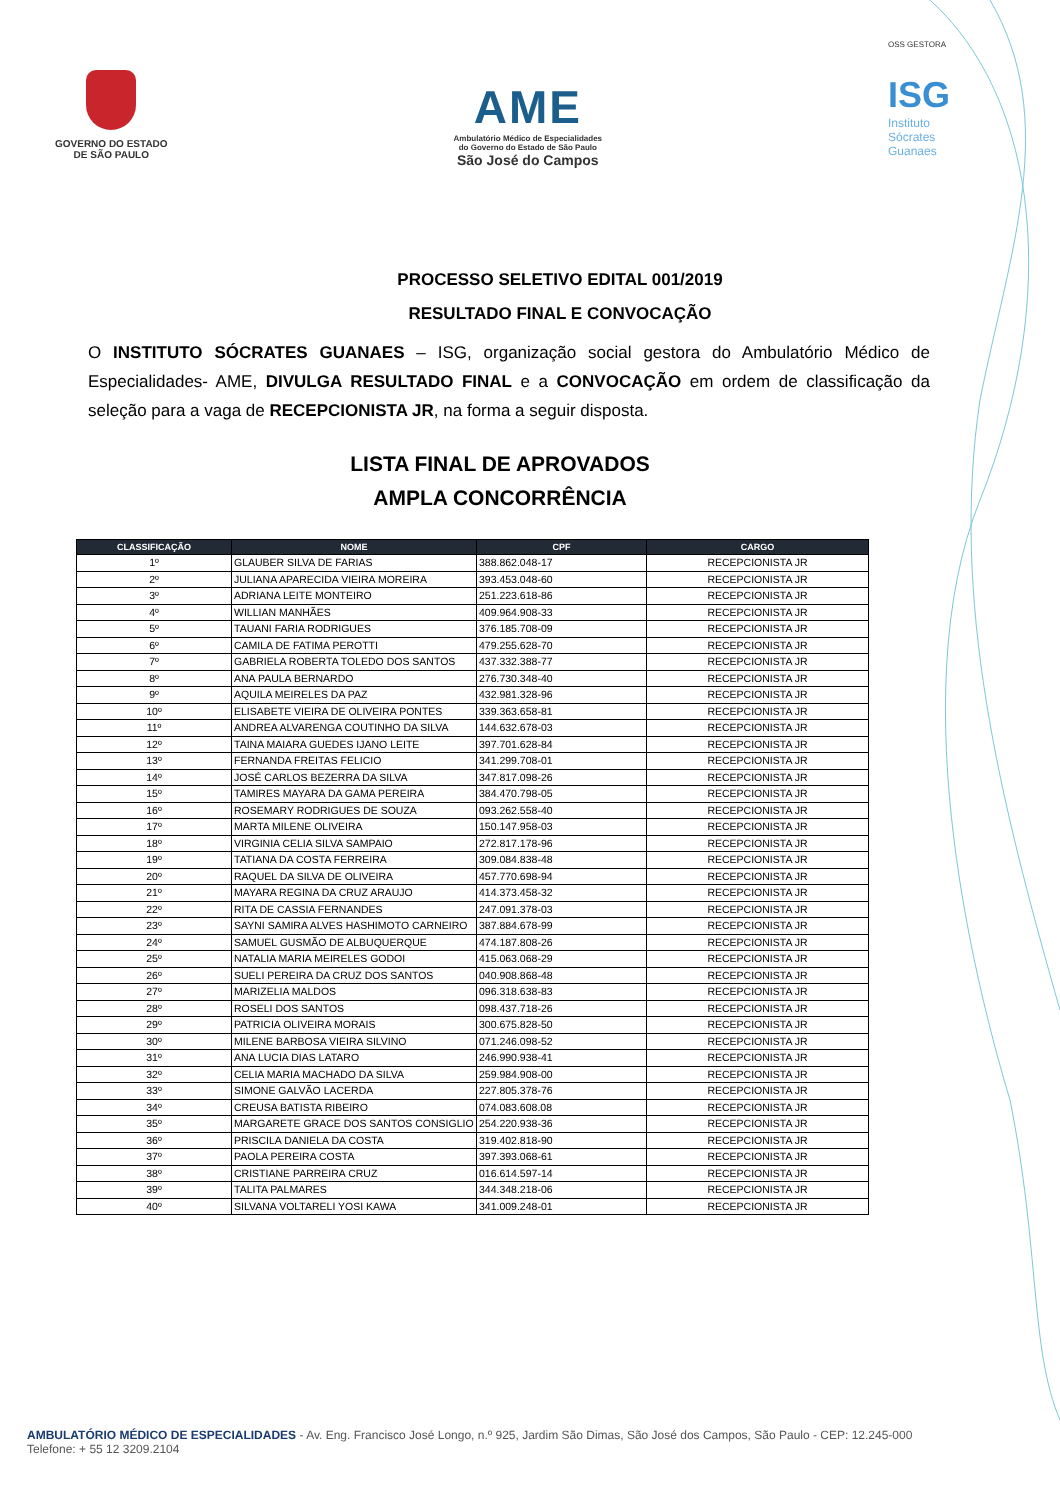GOVERNO DO ESTADO
DE SÃO PAULO
AME
Ambulatório Médico de Especialidades
do Governo do Estado de São Paulo
São José do Campos
OSS GESTORA
ISG
Instituto
Sócrates
Guanaes
PROCESSO SELETIVO EDITAL 001/2019
RESULTADO FINAL E CONVOCAÇÃO
O INSTITUTO SÓCRATES GUANAES – ISG, organização social gestora do Ambulatório Médico de Especialidades- AME, DIVULGA RESULTADO FINAL e a CONVOCAÇÃO em ordem de classificação da seleção para a vaga de RECEPCIONISTA JR, na forma a seguir disposta.
LISTA FINAL DE APROVADOS
AMPLA CONCORRÊNCIA
| CLASSIFICAÇÃO | NOME | CPF | CARGO |
| --- | --- | --- | --- |
| 1º | GLAUBER SILVA DE FARIAS | 388.862.048-17 | RECEPCIONISTA JR |
| 2º | JULIANA APARECIDA VIEIRA MOREIRA | 393.453.048-60 | RECEPCIONISTA JR |
| 3º | ADRIANA LEITE MONTEIRO | 251.223.618-86 | RECEPCIONISTA JR |
| 4º | WILLIAN MANHÃES | 409.964.908-33 | RECEPCIONISTA JR |
| 5º | TAUANI FARIA RODRIGUES | 376.185.708-09 | RECEPCIONISTA JR |
| 6º | CAMILA DE FATIMA PEROTTI | 479.255.628-70 | RECEPCIONISTA JR |
| 7º | GABRIELA ROBERTA TOLEDO DOS SANTOS | 437.332.388-77 | RECEPCIONISTA JR |
| 8º | ANA PAULA BERNARDO | 276.730.348-40 | RECEPCIONISTA JR |
| 9º | AQUILA MEIRELES DA PAZ | 432.981.328-96 | RECEPCIONISTA JR |
| 10º | ELISABETE VIEIRA DE OLIVEIRA PONTES | 339.363.658-81 | RECEPCIONISTA JR |
| 11º | ANDREA ALVARENGA COUTINHO DA SILVA | 144.632.678-03 | RECEPCIONISTA JR |
| 12º | TAINA MAIARA GUEDES IJANO LEITE | 397.701.628-84 | RECEPCIONISTA JR |
| 13º | FERNANDA FREITAS FELICIO | 341.299.708-01 | RECEPCIONISTA JR |
| 14º | JOSÉ CARLOS BEZERRA DA SILVA | 347.817.098-26 | RECEPCIONISTA JR |
| 15º | TAMIRES MAYARA DA GAMA PEREIRA | 384.470.798-05 | RECEPCIONISTA JR |
| 16º | ROSEMARY RODRIGUES DE SOUZA | 093.262.558-40 | RECEPCIONISTA JR |
| 17º | MARTA MILENE OLIVEIRA | 150.147.958-03 | RECEPCIONISTA JR |
| 18º | VIRGINIA CELIA SILVA SAMPAIO | 272.817.178-96 | RECEPCIONISTA JR |
| 19º | TATIANA DA COSTA FERREIRA | 309.084.838-48 | RECEPCIONISTA JR |
| 20º | RAQUEL DA SILVA DE OLIVEIRA | 457.770.698-94 | RECEPCIONISTA JR |
| 21º | MAYARA REGINA DA CRUZ ARAUJO | 414.373.458-32 | RECEPCIONISTA JR |
| 22º | RITA DE CASSIA FERNANDES | 247.091.378-03 | RECEPCIONISTA JR |
| 23º | SAYNI SAMIRA ALVES HASHIMOTO CARNEIRO | 387.884.678-99 | RECEPCIONISTA JR |
| 24º | SAMUEL GUSMÃO DE ALBUQUERQUE | 474.187.808-26 | RECEPCIONISTA JR |
| 25º | NATALIA MARIA MEIRELES GODOI | 415.063.068-29 | RECEPCIONISTA JR |
| 26º | SUELI PEREIRA DA CRUZ DOS SANTOS | 040.908.868-48 | RECEPCIONISTA JR |
| 27º | MARIZELIA MALDOS | 096.318.638-83 | RECEPCIONISTA JR |
| 28º | ROSELI DOS SANTOS | 098.437.718-26 | RECEPCIONISTA JR |
| 29º | PATRICIA OLIVEIRA MORAIS | 300.675.828-50 | RECEPCIONISTA JR |
| 30º | MILENE BARBOSA VIEIRA SILVINO | 071.246.098-52 | RECEPCIONISTA JR |
| 31º | ANA LUCIA DIAS LATARO | 246.990.938-41 | RECEPCIONISTA JR |
| 32º | CELIA MARIA MACHADO DA SILVA | 259.984.908-00 | RECEPCIONISTA JR |
| 33º | SIMONE GALVÃO LACERDA | 227.805.378-76 | RECEPCIONISTA JR |
| 34º | CREUSA BATISTA RIBEIRO | 074.083.608.08 | RECEPCIONISTA JR |
| 35º | MARGARETE GRACE DOS SANTOS CONSIGLIO | 254.220.938-36 | RECEPCIONISTA JR |
| 36º | PRISCILA DANIELA DA COSTA | 319.402.818-90 | RECEPCIONISTA JR |
| 37º | PAOLA PEREIRA COSTA | 397.393.068-61 | RECEPCIONISTA JR |
| 38º | CRISTIANE PARREIRA CRUZ | 016.614.597-14 | RECEPCIONISTA JR |
| 39º | TALITA PALMARES | 344.348.218-06 | RECEPCIONISTA JR |
| 40º | SILVANA VOLTARELI YOSI KAWA | 341.009.248-01 | RECEPCIONISTA JR |
AMBULATÓRIO MÉDICO DE ESPECIALIDADES - Av. Eng. Francisco José Longo, n.º 925, Jardim São Dimas, São José dos Campos, São Paulo - CEP: 12.245-000
Telefone: + 55 12 3209.2104